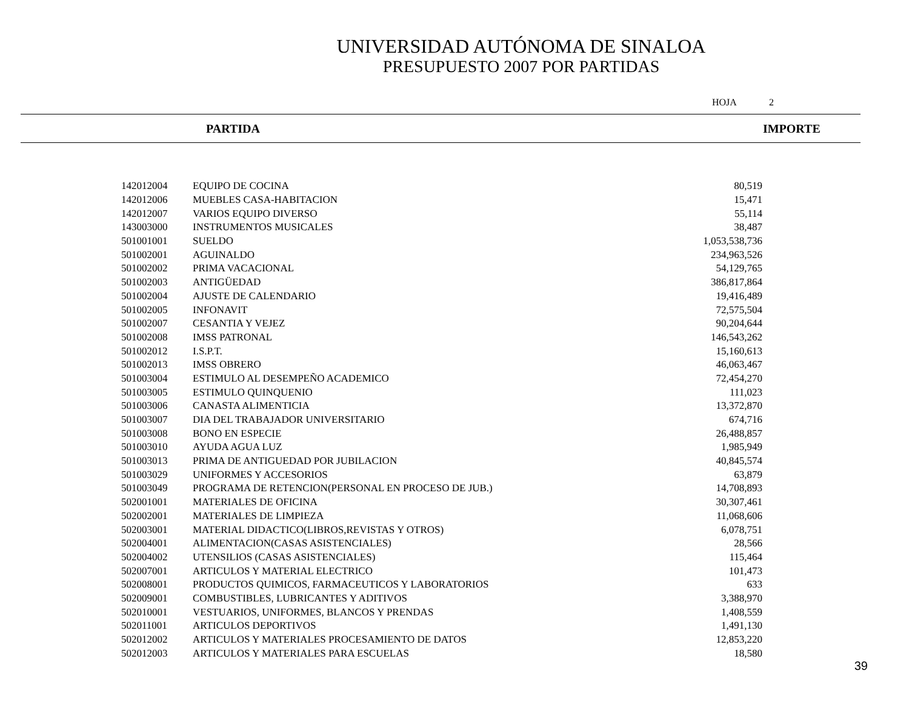UNIVERSIDAD AUTÓNOMA DE SINALOA
PRESUPUESTO 2007 POR PARTIDAS
HOJA 2
PARTIDA IMPORTE
| 142012004 | EQUIPO DE COCINA | 80,519 |
| 142012006 | MUEBLES CASA-HABITACION | 15,471 |
| 142012007 | VARIOS EQUIPO DIVERSO | 55,114 |
| 143003000 | INSTRUMENTOS MUSICALES | 38,487 |
| 501001001 | SUELDO | 1,053,538,736 |
| 501002001 | AGUINALDO | 234,963,526 |
| 501002002 | PRIMA VACACIONAL | 54,129,765 |
| 501002003 | ANTIGÜEDAD | 386,817,864 |
| 501002004 | AJUSTE DE CALENDARIO | 19,416,489 |
| 501002005 | INFONAVIT | 72,575,504 |
| 501002007 | CESANTIA Y VEJEZ | 90,204,644 |
| 501002008 | IMSS PATRONAL | 146,543,262 |
| 501002012 | I.S.P.T. | 15,160,613 |
| 501002013 | IMSS OBRERO | 46,063,467 |
| 501003004 | ESTIMULO AL DESEMPEÑO ACADEMICO | 72,454,270 |
| 501003005 | ESTIMULO QUINQUENIO | 111,023 |
| 501003006 | CANASTA ALIMENTICIA | 13,372,870 |
| 501003007 | DIA DEL TRABAJADOR UNIVERSITARIO | 674,716 |
| 501003008 | BONO EN ESPECIE | 26,488,857 |
| 501003010 | AYUDA AGUA LUZ | 1,985,949 |
| 501003013 | PRIMA DE ANTIGUEDAD POR JUBILACION | 40,845,574 |
| 501003029 | UNIFORMES Y ACCESORIOS | 63,879 |
| 501003049 | PROGRAMA DE RETENCION(PERSONAL EN PROCESO DE JUB.) | 14,708,893 |
| 502001001 | MATERIALES DE OFICINA | 30,307,461 |
| 502002001 | MATERIALES DE LIMPIEZA | 11,068,606 |
| 502003001 | MATERIAL DIDACTICO(LIBROS,REVISTAS Y OTROS) | 6,078,751 |
| 502004001 | ALIMENTACION(CASAS ASISTENCIALES) | 28,566 |
| 502004002 | UTENSILIOS (CASAS ASISTENCIALES) | 115,464 |
| 502007001 | ARTICULOS Y MATERIAL ELECTRICO | 101,473 |
| 502008001 | PRODUCTOS QUIMICOS, FARMACEUTICOS Y LABORATORIOS | 633 |
| 502009001 | COMBUSTIBLES, LUBRICANTES Y ADITIVOS | 3,388,970 |
| 502010001 | VESTUARIOS, UNIFORMES, BLANCOS Y PRENDAS | 1,408,559 |
| 502011001 | ARTICULOS DEPORTIVOS | 1,491,130 |
| 502012002 | ARTICULOS Y MATERIALES PROCESAMIENTO DE DATOS | 12,853,220 |
| 502012003 | ARTICULOS Y MATERIALES PARA ESCUELAS | 18,580 |
39